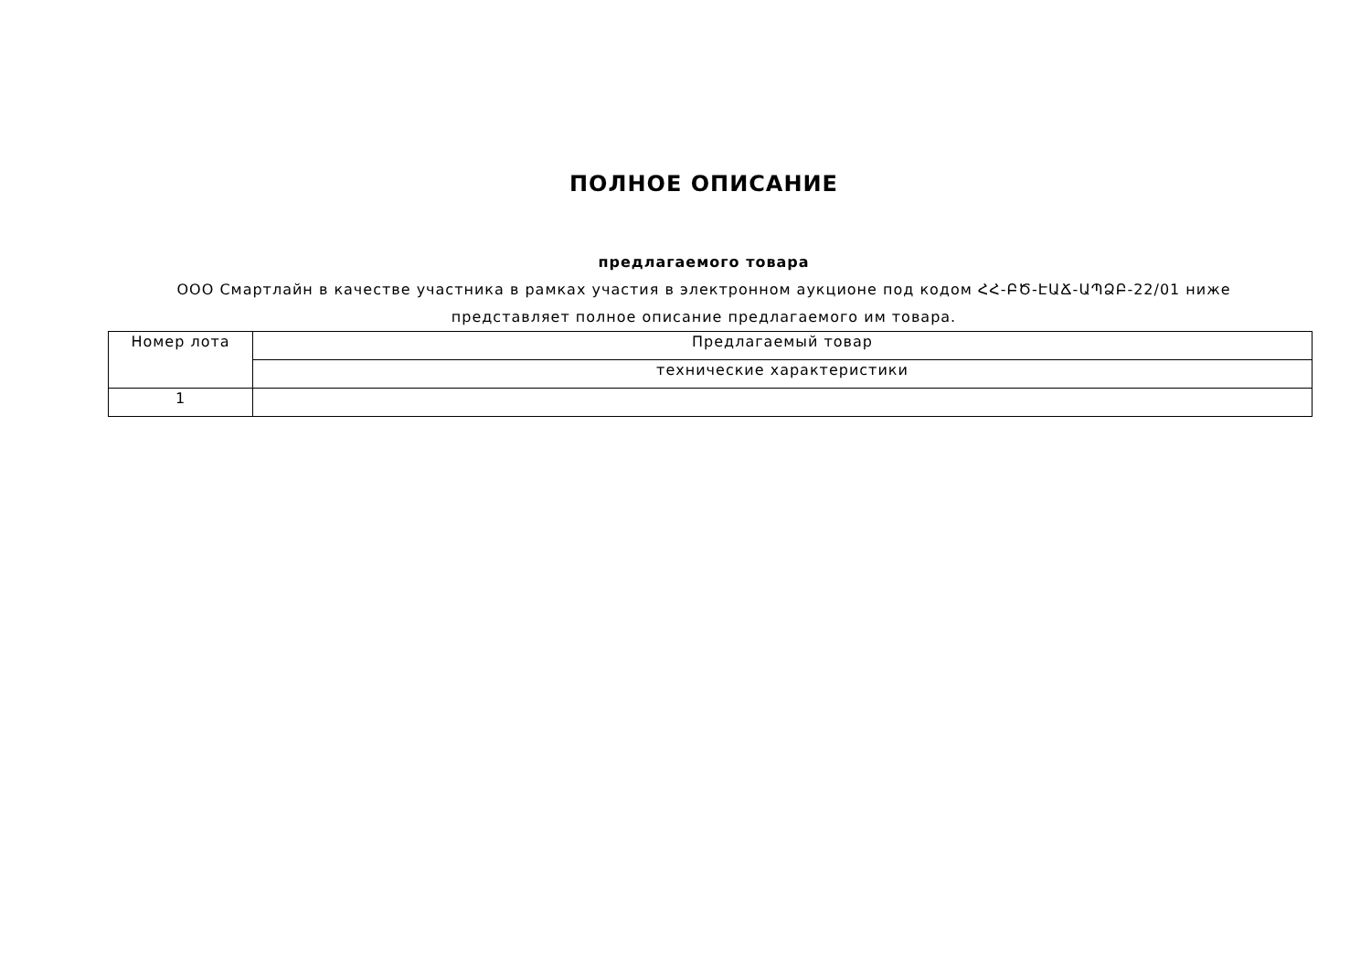ПОЛНОЕ ОПИСАНИЕ
предлагаемого товара
ООО Смартлайн в качестве участника в рамках участия в электронном аукционе под кодом ՀՀ-ԲԾ-ԷԱՃ-ԱՊՁԲ-22/01 ниже представляет полное описание предлагаемого им товара.
| Номер лота | Предлагаемый товар |
| | технические характеристики |
| 1 | |